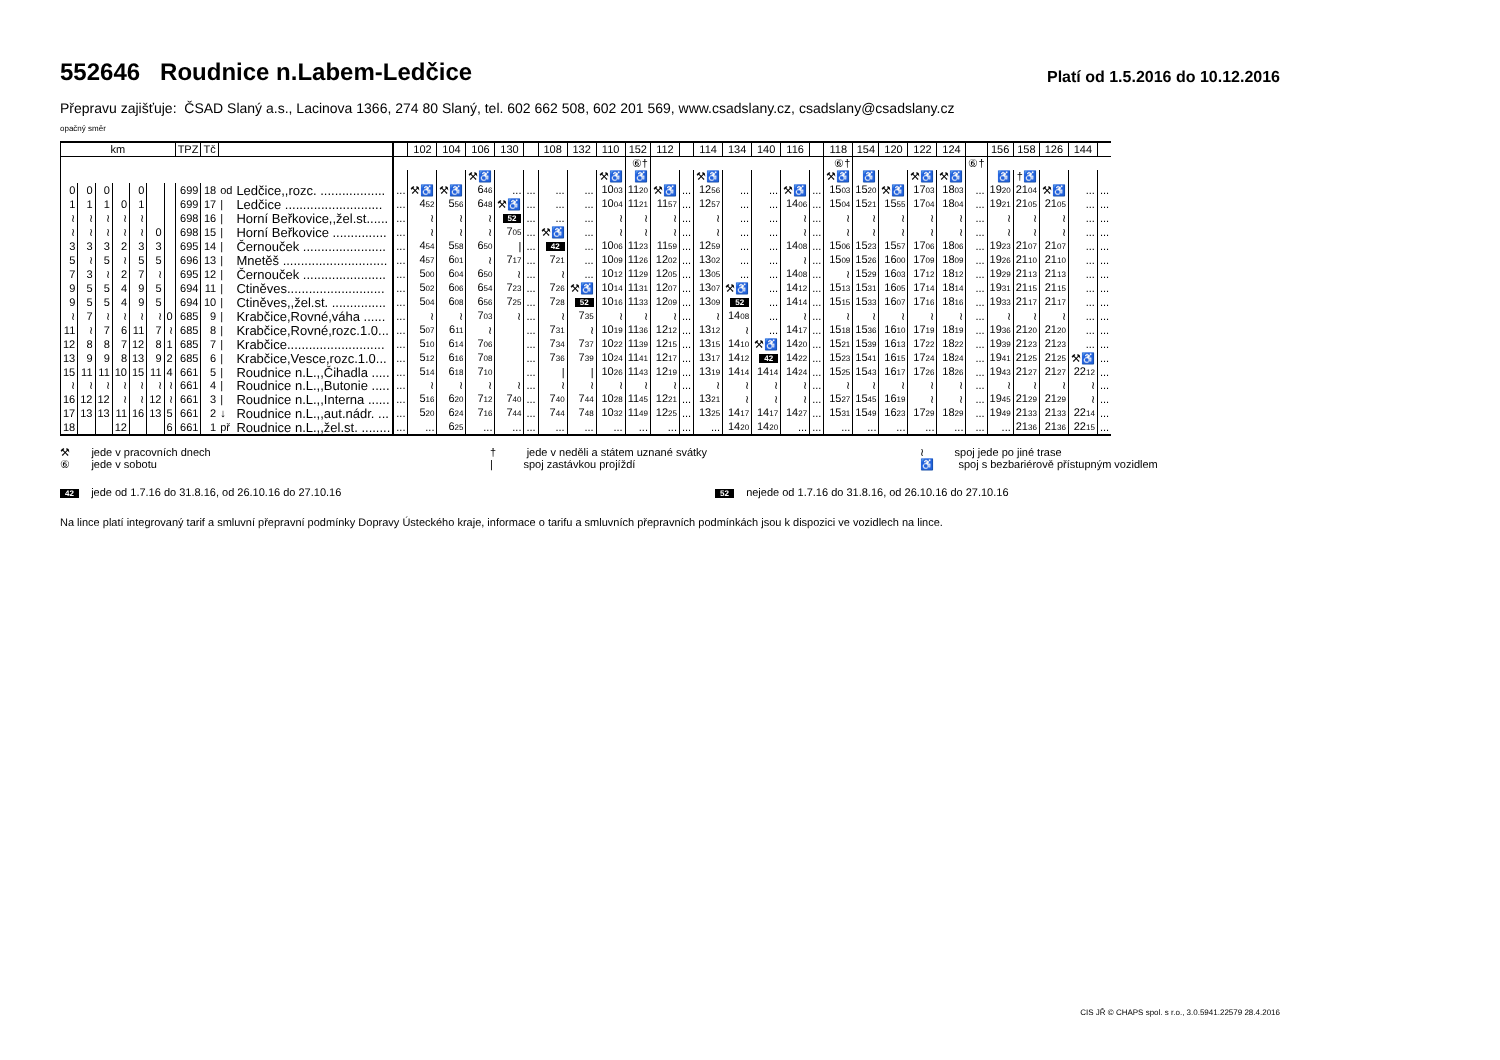552646 Roudnice n.Labem-Ledčice
Platí od 1.5.2016 do 10.12.2016
Přepravu zajišťuje: ČSAD Slaný a.s., Lacinova 1366, 274 80 Slaný, tel. 602 662 508, 602 201 569, www.csadslany.cz, csadslany@csadslany.cz
opačný směr
| km | | | | | | | TPZ | Tč | | | | 102 | 104 | 106 | 130 | | 108 | 132 | 110 | 152 | 112 | | 114 | 134 | 140 | 116 | | 118 | 154 | 120 | 122 | 124 | | 156 | 158 | 126 | 144 | |
| --- | --- | --- | --- | --- | --- | --- | --- | --- | --- | --- | --- | --- | --- | --- | --- | --- | --- | --- | --- | --- | --- | --- | --- | --- | --- | --- | --- | --- | --- | --- | --- | --- | --- | --- | --- | --- | --- | --- |
| | | | | | | | | | | | | | | | | | | | | ⑥† | | | | | | | | ⑥† | | | | | ⑥† | | | | | |
| | | | | | | | | | | | | | | ⚒♿ | | | | | ⚒♿ | ♿ | | | ⚒♿ | | | | | ⚒♿ | ♿ | | ⚒♿ | ⚒♿ | | ♿ | †♿ | | | |
| 0 | 0 | 0 | | 0 | | | 699 | 18 | od | Ledčice,,rozc. .................. | ... | ⚒♿ | ⚒♿ | 6 46 | ... | ... | ... | ... | 10 03 | 11 20 | ⚒♿ | ... | 12 56 | ... | ... | ⚒♿ | ... | 15 03 | 15 20 | ⚒♿ | 17 03 | 18 03 | ... | 19 20 | 21 04 | ⚒♿ | ... | ... |
| 1 | 1 | 1 | 0 | 1 | | | 699 | 17 | / | Ledčice ........................... | ... | 4 52 | 5 56 | 6 48 | ⚒♿ | ... | ... | ... | 10 04 | 11 21 | 11 57 | ... | 12 57 | ... | ... | 14 06 | ... | 15 04 | 15 21 | 15 55 | 17 04 | 18 04 | ... | 19 21 | 21 05 | 21 05 | ... | ... |
| ≀ | ≀ | ≀ | ≀ | ≀ | | | 698 | 16 | / | Horní Beřkovice,,žel.st...... | ... | ≀ | ≀ | ≀ | 52 | ... | ... | ... | ≀ | ≀ | ≀ | ... | ≀ | ... | ... | ≀ | ... | ≀ | ≀ | ≀ | ≀ | ≀ | ... | ≀ | ≀ | ≀ | ... | ... |
| ≀ | ≀ | ≀ | ≀ | ≀ | 0 | | 698 | 15 | / | Horní Beřkovice ............... | ... | ≀ | ≀ | ≀ | 7 05 | ... | ⚒♿ | ... | ≀ | ≀ | ≀ | ... | ≀ | ... | ... | ≀ | ... | ≀ | ≀ | ≀ | ≀ | ≀ | ... | ≀ | ≀ | ≀ | ... | ... |
| 3 | 3 | 3 | 2 | 3 | 3 | | 695 | 14 | / | Černouček ....................... | ... | 4 54 | 5 58 | 6 50 | / | ... | 42 | ... | 10 06 | 11 23 | 11 59 | ... | 12 59 | ... | ... | 14 08 | ... | 15 06 | 15 23 | 15 57 | 17 06 | 18 06 | ... | 19 23 | 21 07 | 21 07 | ... | ... |
| 5 | ≀ | 5 | ≀ | 5 | 5 | | 696 | 13 | / | Mnetěš ............................. | ... | 4 57 | 6 01 | ≀ | 7 17 | ... | 7 21 | ... | 10 09 | 11 26 | 12 02 | ... | 13 02 | ... | ... | ≀ | ... | 15 09 | 15 26 | 16 00 | 17 09 | 18 09 | ... | 19 26 | 21 10 | 21 10 | ... | ... |
| 7 | 3 | ≀ | 2 | 7 | ≀ | | 695 | 12 | / | Černouček ....................... | ... | 5 00 | 6 04 | 6 50 | ≀ | ... | ≀ | ... | 10 12 | 11 29 | 12 05 | ... | 13 05 | ... | ... | 14 08 | ... | ≀ | 15 29 | 16 03 | 17 12 | 18 12 | ... | 19 29 | 21 13 | 21 13 | ... | ... |
| 9 | 5 | 5 | 4 | 9 | 5 | | 694 | 11 | / | Ctiněves........................... | ... | 5 02 | 6 06 | 6 54 | 7 23 | ... | 7 26 | ⚒♿ | 10 14 | 11 31 | 12 07 | ... | 13 07 | ⚒♿ | ... | 14 12 | ... | 15 13 | 15 31 | 16 05 | 17 14 | 18 14 | ... | 19 31 | 21 15 | 21 15 | ... | ... |
| 9 | 5 | 5 | 4 | 9 | 5 | | 694 | 10 | / | Ctiněves,,žel.st. ............... | ... | 5 04 | 6 08 | 6 56 | 7 25 | ... | 7 28 | 52 | 10 16 | 11 33 | 12 09 | ... | 13 09 | 52 | ... | 14 14 | ... | 15 15 | 15 33 | 16 07 | 17 16 | 18 16 | ... | 19 33 | 21 17 | 21 17 | ... | ... |
| ≀ | 7 | ≀ | ≀ | ≀ | ≀ | 0 | 685 | 9 | / | Krabčice,Rovné,váha ...... | ... | ≀ | ≀ | 7 03 | ≀ | ... | ≀ | 7 35 | ≀ | ≀ | ≀ | ... | ≀ | 14 08 | ... | ≀ | ... | ≀ | ≀ | ≀ | ≀ | ≀ | ... | ≀ | ≀ | ≀ | ... | ... |
| 11 | ≀ | 7 | 6 | 11 | 7 | ≀ | 685 | 8 | / | Krabčice,Rovné,rozc.1.0... | ... | 5 07 | 6 11 | ≀ | | ... | 7 31 | ≀ | 10 19 | 11 36 | 12 12 | ... | 13 12 | ≀ | ... | 14 17 | ... | 15 18 | 15 36 | 16 10 | 17 19 | 18 19 | ... | 19 36 | 21 20 | 21 20 | ... | ... |
| 12 | 8 | 8 | 7 | 12 | 8 | 1 | 685 | 7 | / | Krabčice........................... | ... | 5 10 | 6 14 | 7 06 | | ... | 7 34 | 7 37 | 10 22 | 11 39 | 12 15 | ... | 13 15 | 14 10 | ⚒♿ | 14 20 | ... | 15 21 | 15 39 | 16 13 | 17 22 | 18 22 | ... | 19 39 | 21 23 | 21 23 | ... | ... |
| 13 | 9 | 9 | 8 | 13 | 9 | 2 | 685 | 6 | / | Krabčice,Vesce,rozc.1.0... | ... | 5 12 | 6 16 | 7 08 | | ... | 7 36 | 7 39 | 10 24 | 11 41 | 12 17 | ... | 13 17 | 14 12 | 42 | 14 22 | ... | 15 23 | 15 41 | 16 15 | 17 24 | 18 24 | ... | 19 41 | 21 25 | 21 25 | ⚒♿ | ... |
| 15 | 11 | 11 | 10 | 15 | 11 | 4 | 661 | 5 | / | Roudnice n.L.,,Čihadla ..... | ... | 5 14 | 6 18 | 7 10 | | ... | / | / | 10 26 | 11 43 | 12 19 | ... | 13 19 | 14 14 | 14 14 | 14 24 | ... | 15 25 | 15 43 | 16 17 | 17 26 | 18 26 | ... | 19 43 | 21 27 | 21 27 | 22 12 | ... |
| ≀ | ≀ | ≀ | ≀ | ≀ | ≀ | ≀ | 661 | 4 | / | Roudnice n.L.,,Butonie ..... | ... | ≀ | ≀ | ≀ | ≀ | ... | ≀ | ≀ | ≀ | ≀ | ≀ | ... | ≀ | ≀ | ≀ | ≀ | ... | ≀ | ≀ | ≀ | ≀ | ≀ | ... | ≀ | ≀ | ≀ | ≀ | ... |
| 16 | 12 | 12 | ≀ | ≀ | 12 | ≀ | 661 | 3 | / | Roudnice n.L.,,Interna ...... | ... | 5 16 | 6 20 | 7 12 | 7 40 | ... | 7 40 | 7 44 | 10 28 | 11 45 | 12 21 | ... | 13 21 | ≀ | ≀ | ≀ | ... | 15 27 | 15 45 | 16 19 | ≀ | ≀ | ... | 19 45 | 21 29 | 21 29 | ≀ | ... |
| 17 | 13 | 13 | 11 | 16 | 13 | 5 | 661 | 2 | ↓ | Roudnice n.L.,,aut.nádr. ... | ... | 5 20 | 6 24 | 7 16 | 7 44 | ... | 7 44 | 7 48 | 10 32 | 11 49 | 12 25 | ... | 13 25 | 14 17 | 14 17 | 14 27 | ... | 15 31 | 15 49 | 16 23 | 17 29 | 18 29 | ... | 19 49 | 21 33 | 21 33 | 22 14 | ... |
| 18 | | | 12 | | | 6 | 661 | 1 | př | Roudnice n.L.,,žel.st. ........ | ... | ... | 6 25 | ... | ... | ... | ... | ... | ... | ... | ... | ... | ... | 14 20 | 14 20 | ... | ... | ... | ... | ... | ... | ... | ... | ... | 21 36 | 21 36 | 22 15 | ... |
⚒ jede v pracovních dnech
⑥ jede v sobotu
† jede v neděli a státem uznané svátky
| spoj zastávkou projíždí
≀ spoj jede po jiné trase
♿ spoj s bezbariérově přístupným vozidlem
42 jede od 1.7.16 do 31.8.16, od 26.10.16 do 27.10.16
52 nejede od 1.7.16 do 31.8.16, od 26.10.16 do 27.10.16
Na lince platí integrovaný tarif a smluvní přepravní podmínky Dopravy Ústeckého kraje, informace o tarifu a smluvních přepravních podmínkách jsou k dispozici ve vozidlech na lince.
CIS JŘ © CHAPS spol. s r.o., 3.0.5941.22579 28.4.2016